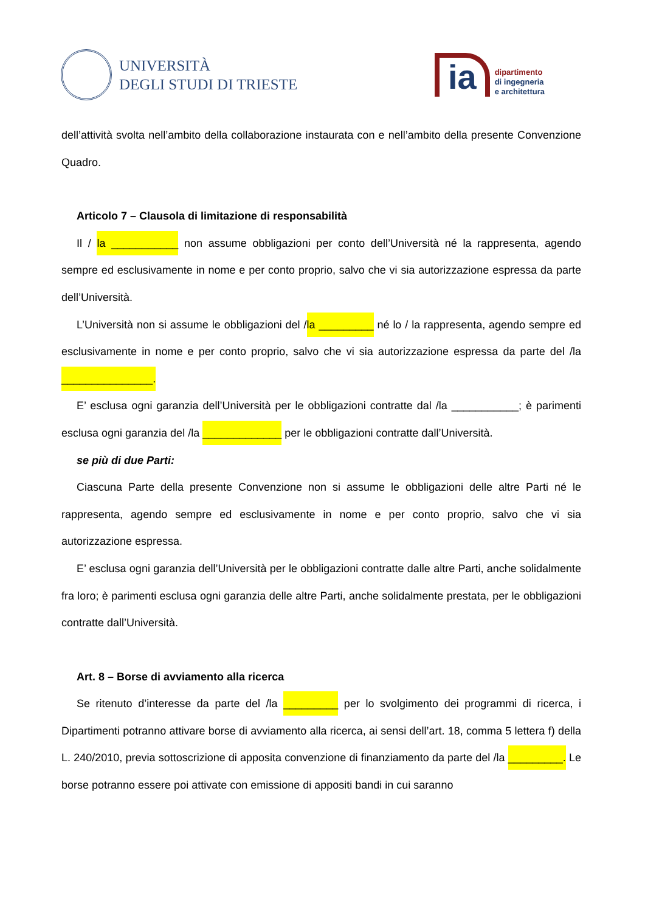UNIVERSITÀ
DEGLI STUDI DI TRIESTE
ia
dipartimento
di ingegneria
e architettura
dell’attività svolta nell’ambito della collaborazione instaurata con e nell’ambito della presente Convenzione Quadro.
Articolo 7 – Clausola di limitazione di responsabilità
Il / la ___________ non assume obbligazioni per conto dell’Università né la rappresenta, agendo sempre ed esclusivamente in nome e per conto proprio, salvo che vi sia autorizzazione espressa da parte dell’Università.
L’Università non si assume le obbligazioni del /la _________ né lo / la rappresenta, agendo sempre ed esclusivamente in nome e per conto proprio, salvo che vi sia autorizzazione espressa da parte del /la _______________.
E’ esclusa ogni garanzia dell’Università per le obbligazioni contratte dal /la ___________; è parimenti esclusa ogni garanzia del /la _____________ per le obbligazioni contratte dall’Università.
se più di due Parti:
Ciascuna Parte della presente Convenzione non si assume le obbligazioni delle altre Parti né le rappresenta, agendo sempre ed esclusivamente in nome e per conto proprio, salvo che vi sia autorizzazione espressa.
E’ esclusa ogni garanzia dell’Università per le obbligazioni contratte dalle altre Parti, anche solidalmente fra loro; è parimenti esclusa ogni garanzia delle altre Parti, anche solidalmente prestata, per le obbligazioni contratte dall’Università.
Art. 8 – Borse di avviamento alla ricerca
Se ritenuto d’interesse da parte del /la _________ per lo svolgimento dei programmi di ricerca, i Dipartimenti potranno attivare borse di avviamento alla ricerca, ai sensi dell’art. 18, comma 5 lettera f) della L. 240/2010, previa sottoscrizione di apposita convenzione di finanziamento da parte del /la _________. Le borse potranno essere poi attivate con emissione di appositi bandi in cui saranno